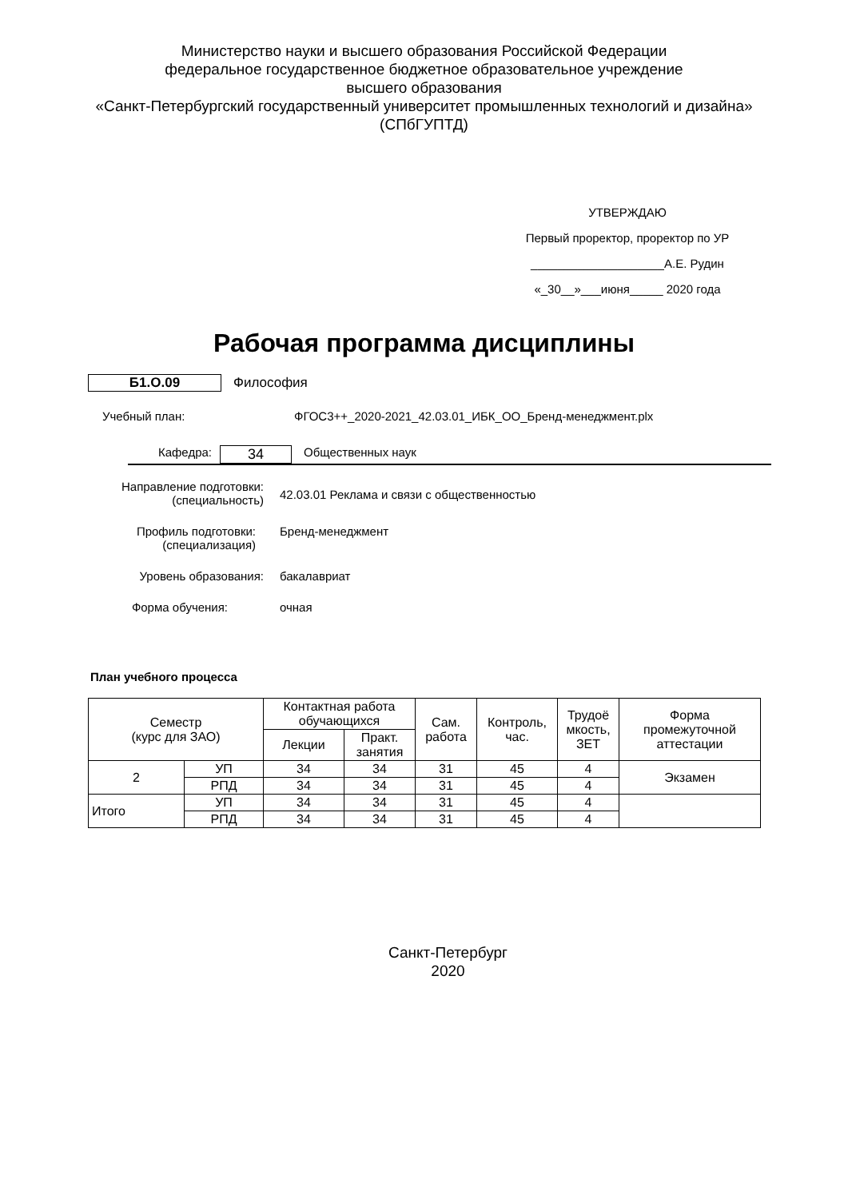Министерство науки и высшего образования Российской Федерации
федеральное государственное бюджетное образовательное учреждение
высшего образования
«Санкт-Петербургский государственный университет промышленных технологий и дизайна»
(СПбГУПТД)
УТВЕРЖДАЮ
Первый проректор, проректор по УР
____________________А.Е. Рудин
«_30__»___июня_____ 2020 года
Рабочая программа дисциплины
Б1.О.09 Философия
Учебный план: ФГОС3++_2020-2021_42.03.01_ИБК_ОО_Бренд-менеджмент.plx
Кафедра:
34
Общественных наук
Направление подготовки:
(специальность)
42.03.01 Реклама и связи с общественностью
Профиль подготовки:
(специализация)
Бренд-менеджмент
Уровень образования: бакалавриат
Форма обучения: очная
План учебного процесса
| Семестр (курс для ЗАО) | | Контактная работа обучающихся | | Сам. работа | Контроль, час. | Трудоё мкость, ЗЕТ | Форма промежуточной аттестации |
| --- | --- | --- | --- | --- | --- | --- | --- |
| | | Лекции | Практ. занятия | | | | |
| 2 | УП | 34 | 34 | 31 | 45 | 4 | Экзамен |
| | РПД | 34 | 34 | 31 | 45 | 4 | |
| Итого | УП | 34 | 34 | 31 | 45 | 4 | |
| | РПД | 34 | 34 | 31 | 45 | 4 | |
Санкт-Петербург
2020